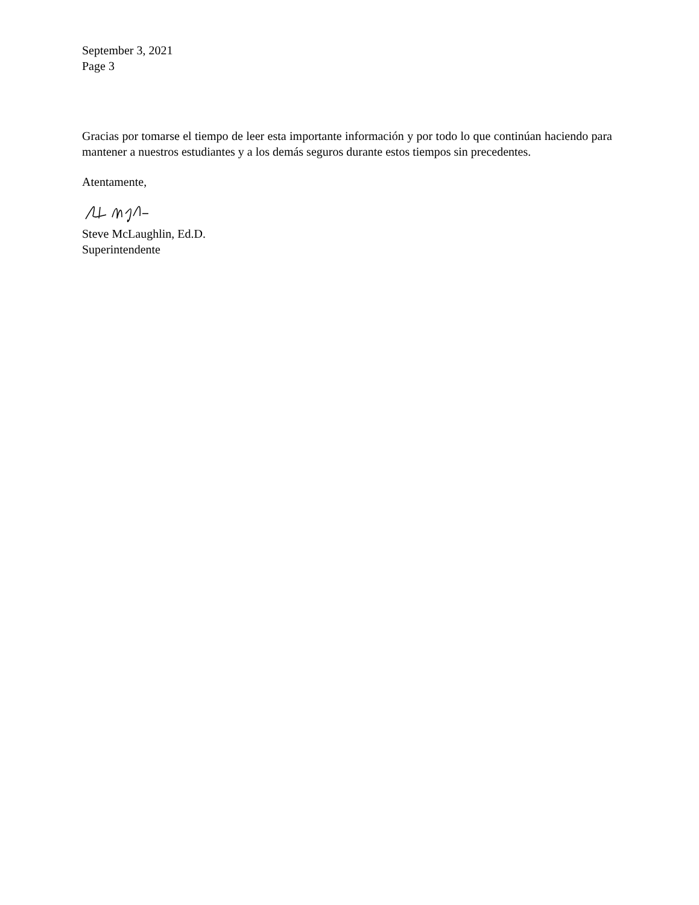September 3, 2021
Page 3
Gracias por tomarse el tiempo de leer esta importante información y por todo lo que continúan haciendo para mantener a nuestros estudiantes y a los demás seguros durante estos tiempos sin precedentes.
Atentamente,
Steve McLaughlin, Ed.D.
Superintendente